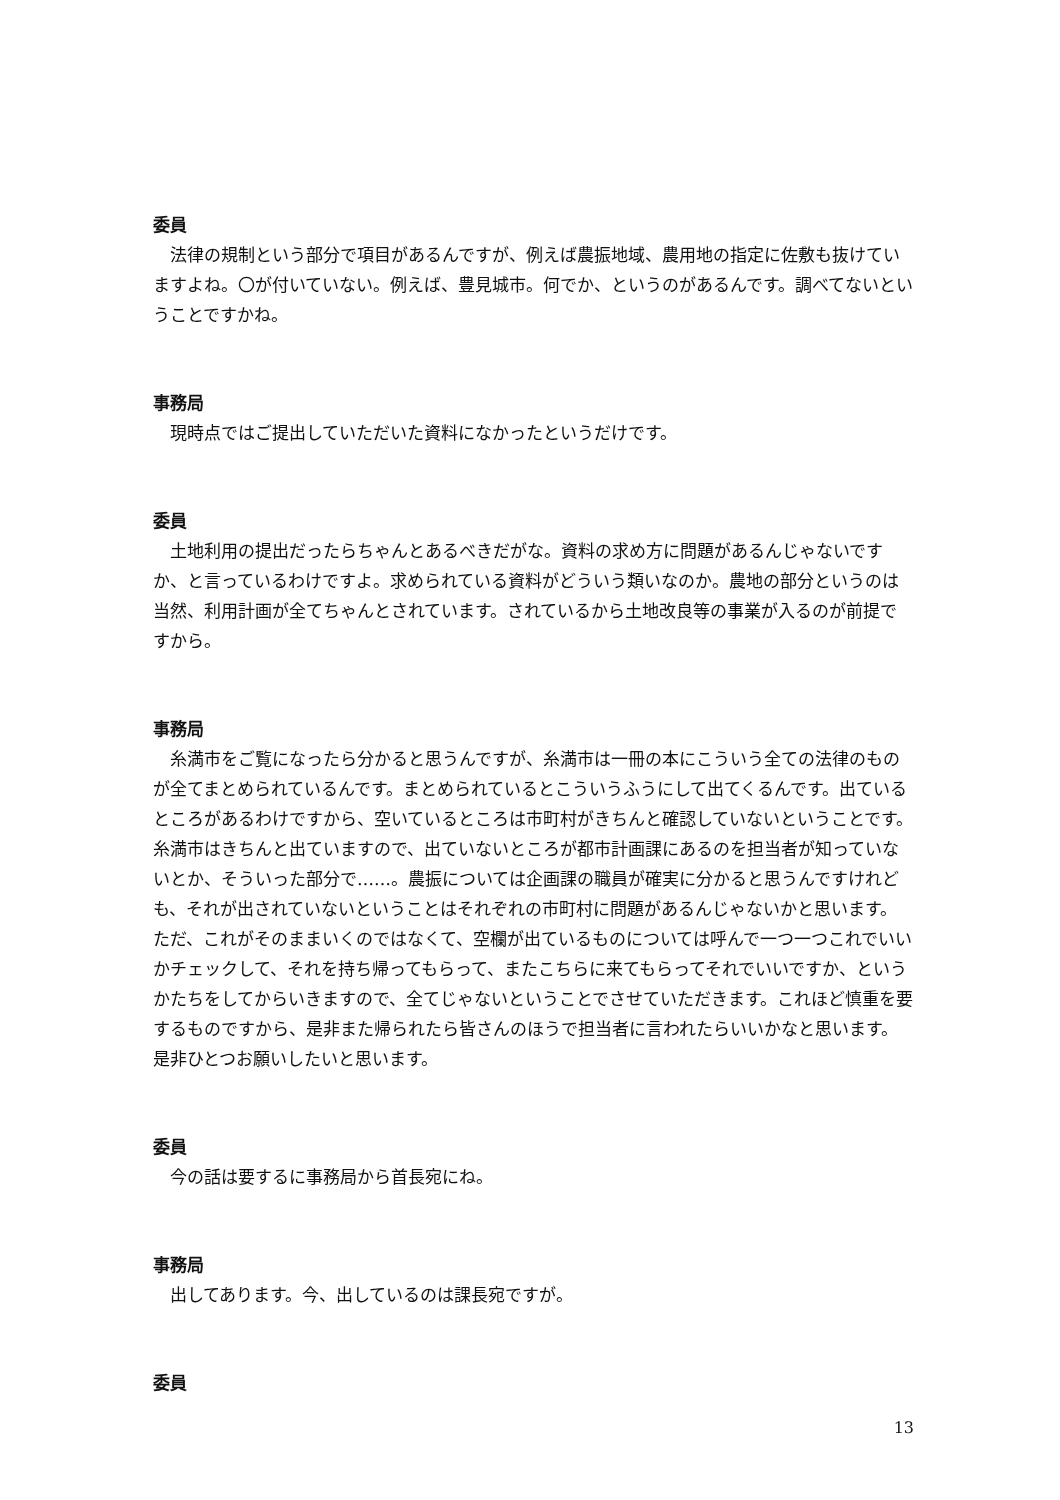委員
法律の規制という部分で項目があるんですが、例えば農振地域、農用地の指定に佐敷も抜けていますよね。〇が付いていない。例えば、豊見城市。何でか、というのがあるんです。調べてないということですかね。
事務局
現時点ではご提出していただいた資料になかったというだけです。
委員
土地利用の提出だったらちゃんとあるべきだがな。資料の求め方に問題があるんじゃないですか、と言っているわけですよ。求められている資料がどういう類いなのか。農地の部分というのは当然、利用計画が全てちゃんとされています。されているから土地改良等の事業が入るのが前提ですから。
事務局
糸満市をご覧になったら分かると思うんですが、糸満市は一冊の本にこういう全ての法律のものが全てまとめられているんです。まとめられているとこういうふうにして出てくるんです。出ているところがあるわけですから、空いているところは市町村がきちんと確認していないということです。糸満市はきちんと出ていますので、出ていないところが都市計画課にあるのを担当者が知っていないとか、そういった部分で……。農振については企画課の職員が確実に分かると思うんですけれども、それが出されていないということはそれぞれの市町村に問題があるんじゃないかと思います。ただ、これがそのままいくのではなくて、空欄が出ているものについては呼んで一つ一つこれでいいかチェックして、それを持ち帰ってもらって、またこちらに来てもらってそれでいいですか、というかたちをしてからいきますので、全てじゃないということでさせていただきます。これほど慎重を要するものですから、是非また帰られたら皆さんのほうで担当者に言われたらいいかなと思います。是非ひとつお願いしたいと思います。
委員
今の話は要するに事務局から首長宛にね。
事務局
出してあります。今、出しているのは課長宛ですが。
委員
13